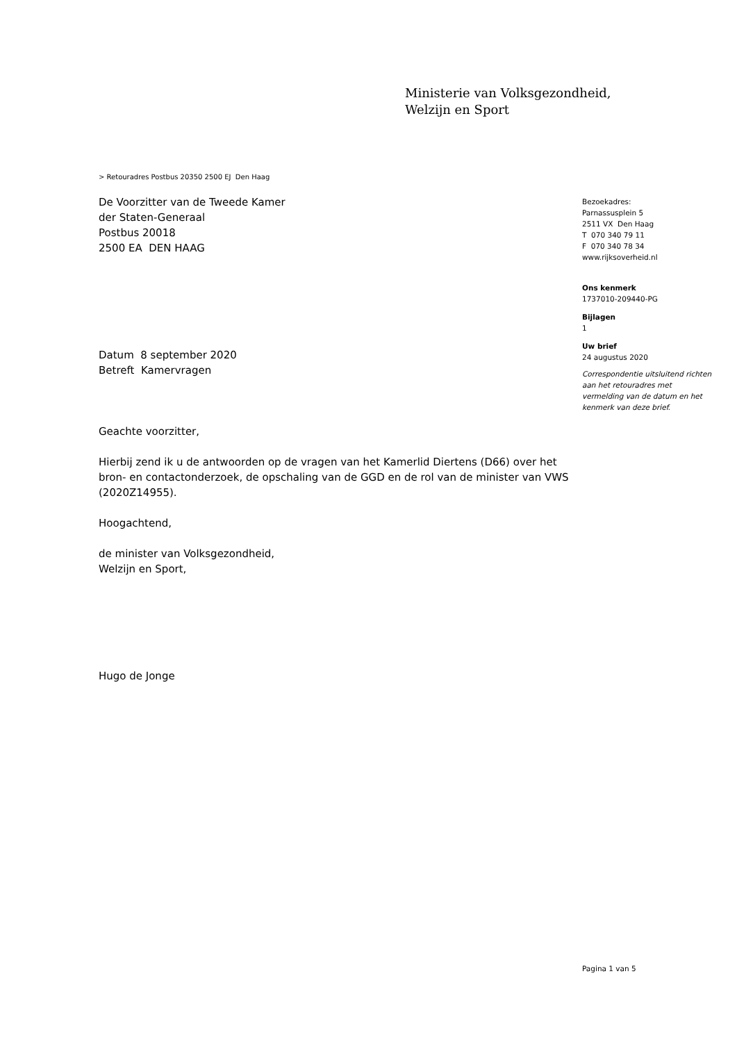Ministerie van Volksgezondheid,
Welzijn en Sport
> Retouradres Postbus 20350 2500 EJ Den Haag
De Voorzitter van de Tweede Kamer
der Staten-Generaal
Postbus 20018
2500 EA DEN HAAG
Datum 8 september 2020
Betreft Kamervragen
Geachte voorzitter,
Hierbij zend ik u de antwoorden op de vragen van het Kamerlid Diertens (D66) over het bron- en contactonderzoek, de opschaling van de GGD en de rol van de minister van VWS (2020Z14955).
Hoogachtend,
de minister van Volksgezondheid,
Welzijn en Sport,
Hugo de Jonge
Bezoekadres:
Parnassusplein 5
2511 VX Den Haag
T 070 340 79 11
F 070 340 78 34
www.rijksoverheid.nl
Ons kenmerk
1737010-209440-PG
Bijlagen
1
Uw brief
24 augustus 2020
Correspondentie uitsluitend richten aan het retouradres met vermelding van de datum en het kenmerk van deze brief.
Pagina 1 van 5